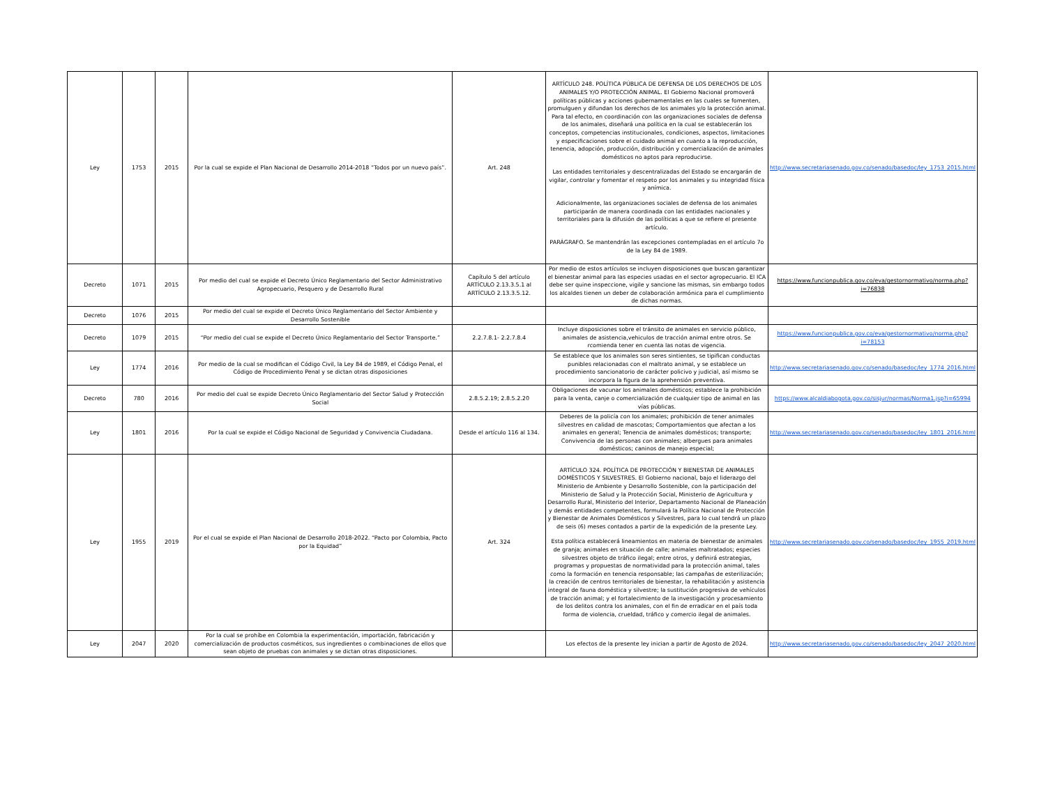| Ley | 1753 | 2015 | Por la cual se expide el Plan Nacional de Desarrollo 2014-2018 “Todos por un nuevo país”. | Art. 248 | ARTÍCULO 248. POLÍTICA PÚBLICA DE DEFENSA DE LOS DERECHOS DE LOS ANIMALES Y/O PROTECCIÓN ANIMAL. El Gobierno Nacional promoverá políticas públicas y acciones gubernamentales en las cuales se fomenten, promulguen y difundan los derechos de los animales y/o la protección animal. Para tal efecto, en coordinación con las organizaciones sociales de defensa de los animales, diseñará una política en la cual se establecerán los conceptos, competencias institucionales, condiciones, aspectos, limitaciones y especificaciones sobre el cuidado animal en cuanto a la reproducción, tenencia, adopción, producción, distribución y comercialización de animales domésticos no aptos para reproducirse. Las entidades territoriales y descentralizadas del Estado se encargarán de vigilar, controlar y fomentar el respeto por los animales y su integridad física y anímica. Adicionalmente, las organizaciones sociales de defensa de los animales participarán de manera coordinada con las entidades nacionales y territoriales para la difusión de las políticas a que se refiere el presente artículo. PARÁGRAFO. Se mantendrán las excepciones contempladas en el artículo 7o de la Ley 84 de 1989. | http://www.secretariasenado.gov.co/senado/basedoc/ley_1753_2015.html |
| Decreto | 1071 | 2015 | Por medio del cual se expide el Decreto Único Reglamentario del Sector Administrativo Agropecuario, Pesquero y de Desarrollo Rural | Capítulo 5 del artículo ARTÍCULO 2.13.3.5.1 al ARTÍCULO 2.13.3.5.12. | Por medio de estos artículos se incluyen disposiciones que buscan garantizar el bienestar animal para las especies usadas en el sector agropecuario. El ICA debe ser quine inspeccione, vigile y sancione las mismas, sin embargo todos los alcaldes tienen un deber de colaboración armónica para el cumplimiento de dichas normas. | https://www.funcionpublica.gov.co/eva/gestornormativo/norma.php?i=76838 |
| Decreto | 1076 | 2015 | Por medio del cual se expide el Decreto Único Reglamentario del Sector Ambiente y Desarrollo Sostenible | | | |
| Decreto | 1079 | 2015 | “Por medio del cual se expide el Decreto Único Reglamentario del Sector Transporte.” | 2.2.7.8.1- 2.2.7.8.4 | Incluye disposiciones sobre el tránsito de animales en servicio público, animales de asistencia,vehiculos de tracción animal entre otros. Se rcomienda tener en cuenta las notas de vigencia. | https://www.funcionpublica.gov.co/eva/gestornormativo/norma.php?i=78153 |
| Ley | 1774 | 2016 | Por medio de la cual se modifican el Código Civil, la Ley 84 de 1989, el Código Penal, el Código de Procedimiento Penal y se dictan otras disposiciones | | Se establece que los animales son seres sintientes, se tipifican conductas punibles relacionadas con el maltrato animal, y se establece un procedimiento sancionatorio de carácter policivo y judicial, así mismo se incorpora la figura de la aprehensión preventiva. | http://www.secretariasenado.gov.co/senado/basedoc/ley_1774_2016.html |
| Decreto | 780 | 2016 | Por medio del cual se expide Decreto Único Reglamentario del Sector Salud y Protección Social | 2.8.5.2.19; 2.8.5.2.20 | Obligaciones de vacunar los animales domésticos; establece la prohibición para la venta, canje o comercialización de cualquier tipo de animal en las vías públicas. | https://www.alcaldiabogota.gov.co/sisjur/normas/Norma1.jsp?i=65994 |
| Ley | 1801 | 2016 | Por la cual se expide el Código Nacional de Seguridad y Convivencia Ciudadana. | Desde el artículo 116 al 134. | Deberes de la policía con los animales; prohibición de tener animales silvestres en calidad de mascotas; Comportamientos que afectan a los animales en general; Tenencia de animales domésticos; transporte; Convivencia de las personas con animales; albergues para animales domésticos; caninos de manejo especial; | http://www.secretariasenado.gov.co/senado/basedoc/ley_1801_2016.html |
| Ley | 1955 | 2019 | Por el cual se expide el Plan Nacional de Desarrollo 2018-2022. “Pacto por Colombia, Pacto por la Equidad” | Art. 324 | ARTÍCULO 324. POLÍTICA DE PROTECCIÓN Y BIENESTAR DE ANIMALES DOMÉSTICOS Y SILVESTRES. El Gobierno nacional, bajo el liderazgo del Ministerio de Ambiente y Desarrollo Sostenible, con la participación del Ministerio de Salud y la Protección Social, Ministerio de Agricultura y Desarrollo Rural, Ministerio del Interior, Departamento Nacional de Planeación y demás entidades competentes, formulará la Política Nacional de Protección y Bienestar de Animales Domésticos y Silvestres, para lo cual tendrá un plazo de seis (6) meses contados a partir de la expedición de la presente Ley. Esta política establecerá lineamientos en materia de bienestar de animales de granja; animales en situación de calle; animales maltratados; especies silvestres objeto de tráfico ilegal; entre otros, y definirá estrategias, programas y propuestas de normatividad para la protección animal, tales como la formación en tenencia responsable; las campañas de esterilización; la creación de centros territoriales de bienestar, la rehabilitación y asistencia integral de fauna doméstica y silvestre; la sustitución progresiva de vehículos de tracción animal; y el fortalecimiento de la investigación y procesamiento de los delitos contra los animales, con el fin de erradicar en el país toda forma de violencia, crueldad, tráfico y comercio ilegal de animales. | http://www.secretariasenado.gov.co/senado/basedoc/ley_1955_2019.html |
| Ley | 2047 | 2020 | Por la cual se prohíbe en Colombia la experimentación, importación, fabricación y comercialización de productos cosméticos, sus ingredientes o combinaciones de ellos que sean objeto de pruebas con animales y se dictan otras disposiciones. | | Los efectos de la presente ley inician a partir de Agosto de 2024. | http://www.secretariasenado.gov.co/senado/basedoc/ley_2047_2020.html |